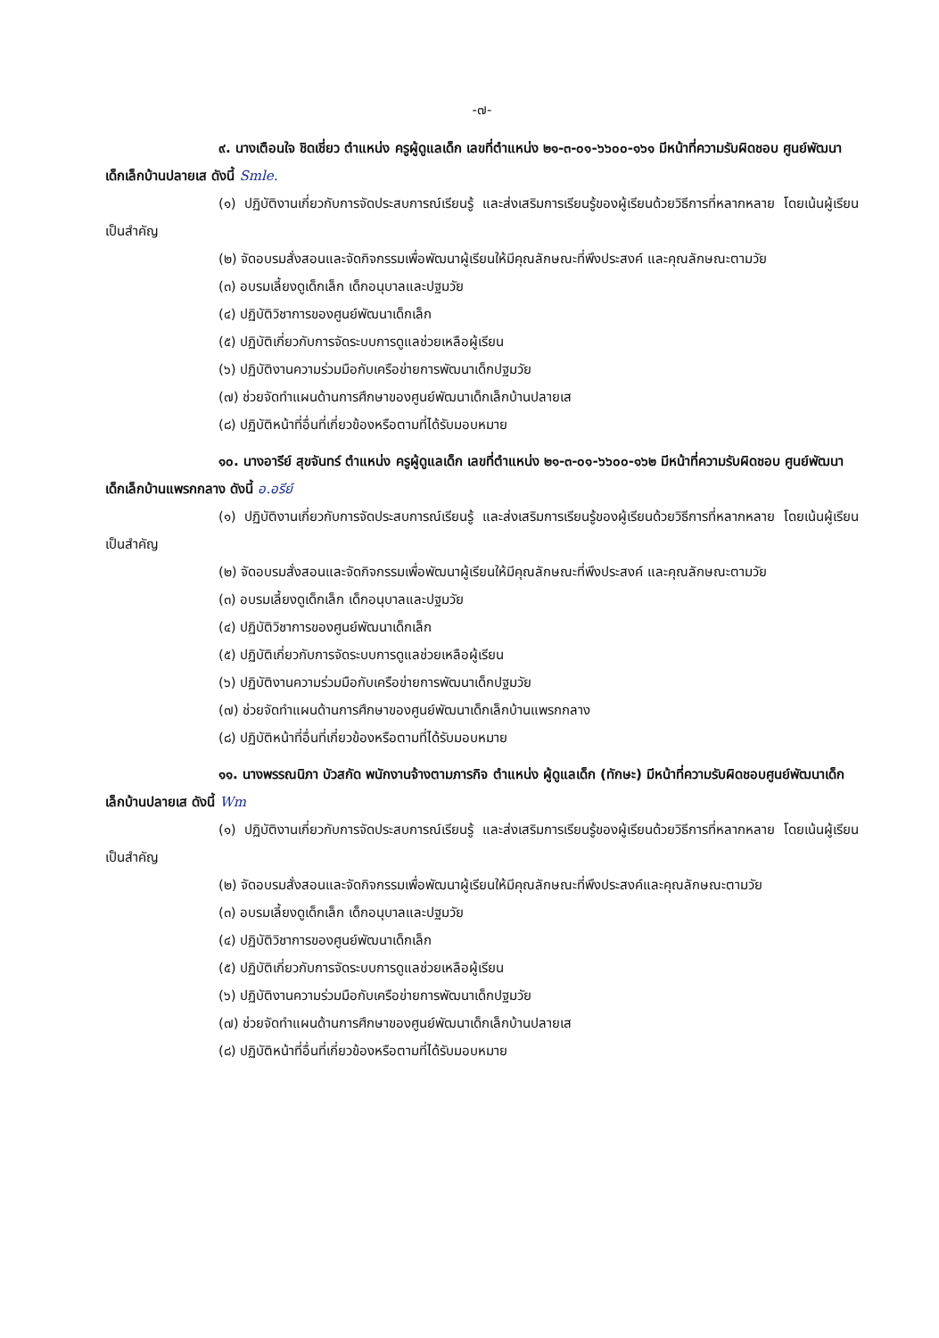-๗-
๙. นางเตือนใจ ชิดเชี่ยว ตำแหน่ง ครูผู้ดูแลเด็ก เลขที่ตำแหน่ง ๒๑-๓-๐๑-๖๖๐๐-๑๖๑ มีหน้าที่ความรับผิดชอบ ศูนย์พัฒนาเด็กเล็กบ้านปลายเส ดังนี้ Smle.
(๑) ปฏิบัติงานเกี่ยวกับการจัดประสบการณ์เรียนรู้ และส่งเสริมการเรียนรู้ของผู้เรียนด้วยวิธีการที่หลากหลาย โดยเน้นผู้เรียนเป็นสำคัญ
(๒) จัดอบรมสั่งสอนและจัดกิจกรรมเพื่อพัฒนาผู้เรียนให้มีคุณลักษณะที่พึงประสงค์ และคุณลักษณะตามวัย
(๓) อบรมเลี้ยงดูเด็กเล็ก เด็กอนุบาลและปฐมวัย
(๔) ปฏิบัติวิชาการของศูนย์พัฒนาเด็กเล็ก
(๕) ปฏิบัติเกี่ยวกับการจัดระบบการดูแลช่วยเหลือผู้เรียน
(๖) ปฏิบัติงานความร่วมมือกับเครือข่ายการพัฒนาเด็กปฐมวัย
(๗) ช่วยจัดทำแผนด้านการศึกษาของศูนย์พัฒนาเด็กเล็กบ้านปลายเส
(๘) ปฏิบัติหน้าที่อื่นที่เกี่ยวข้องหรือตามที่ได้รับมอบหมาย
๑๐. นางอารีย์ สุขจันทร์ ตำแหน่ง ครูผู้ดูแลเด็ก เลขที่ตำแหน่ง ๒๑-๓-๐๑-๖๖๐๐-๑๖๒ มีหน้าที่ความรับผิดชอบ ศูนย์พัฒนาเด็กเล็กบ้านแพรกกลาง ดังนี้ อ.อรีย์
(๑) ปฏิบัติงานเกี่ยวกับการจัดประสบการณ์เรียนรู้ และส่งเสริมการเรียนรู้ของผู้เรียนด้วยวิธีการที่หลากหลาย โดยเน้นผู้เรียนเป็นสำคัญ
(๒) จัดอบรมสั่งสอนและจัดกิจกรรมเพื่อพัฒนาผู้เรียนให้มีคุณลักษณะที่พึงประสงค์ และคุณลักษณะตามวัย
(๓) อบรมเลี้ยงดูเด็กเล็ก เด็กอนุบาลและปฐมวัย
(๔) ปฏิบัติวิชาการของศูนย์พัฒนาเด็กเล็ก
(๕) ปฏิบัติเกี่ยวกับการจัดระบบการดูแลช่วยเหลือผู้เรียน
(๖) ปฏิบัติงานความร่วมมือกับเครือข่ายการพัฒนาเด็กปฐมวัย
(๗) ช่วยจัดทำแผนด้านการศึกษาของศูนย์พัฒนาเด็กเล็กบ้านแพรกกลาง
(๘) ปฏิบัติหน้าที่อื่นที่เกี่ยวข้องหรือตามที่ได้รับมอบหมาย
๑๑. นางพรรณนิภา บัวสกัด พนักงานจ้างตามภารกิจ ตำแหน่ง ผู้ดูแลเด็ก (ทักษะ) มีหน้าที่ความรับผิดชอบศูนย์พัฒนาเด็กเล็กบ้านปลายเส ดังนี้ Wm
(๑) ปฏิบัติงานเกี่ยวกับการจัดประสบการณ์เรียนรู้ และส่งเสริมการเรียนรู้ของผู้เรียนด้วยวิธีการที่หลากหลาย โดยเน้นผู้เรียนเป็นสำคัญ
(๒) จัดอบรมสั่งสอนและจัดกิจกรรมเพื่อพัฒนาผู้เรียนให้มีคุณลักษณะที่พึงประสงค์และคุณลักษณะตามวัย
(๓) อบรมเลี้ยงดูเด็กเล็ก เด็กอนุบาลและปฐมวัย
(๔) ปฏิบัติวิชาการของศูนย์พัฒนาเด็กเล็ก
(๕) ปฏิบัติเกี่ยวกับการจัดระบบการดูแลช่วยเหลือผู้เรียน
(๖) ปฏิบัติงานความร่วมมือกับเครือข่ายการพัฒนาเด็กปฐมวัย
(๗) ช่วยจัดทำแผนด้านการศึกษาของศูนย์พัฒนาเด็กเล็กบ้านปลายเส
(๘) ปฏิบัติหน้าที่อื่นที่เกี่ยวข้องหรือตามที่ได้รับมอบหมาย